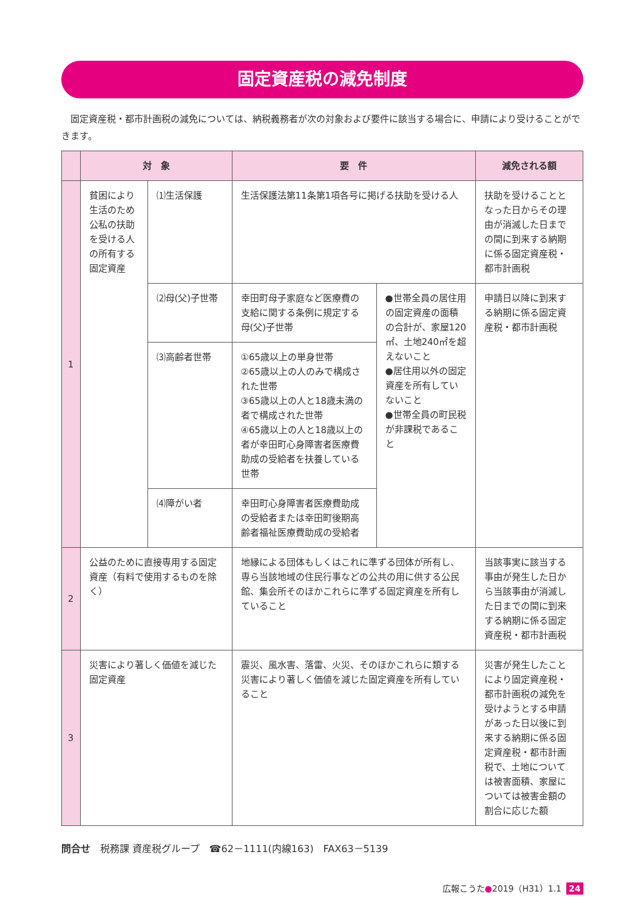固定資産税の減免制度
固定資産税・都市計画税の減免については、納税義務者が次の対象および要件に該当する場合に、申請により受けることができます。
| | 対 象 | | 要 件 | | 減免される額 |
| --- | --- | --- | --- | --- | --- |
| 1 | 貧困により生活のため公私の扶助を受ける人の所有する固定資産 | ⑴生活保護 | 生活保護法第11条第1項各号に掲げる扶助を受ける人 | | 扶助を受けることとなった日からその理由が消滅した日までの間に到来する納期に係る固定資産税・都市計画税 |
| | | ⑵母(父)子世帯 | 幸田町母子家庭など医療費の支給に関する条例に規定する母(父)子世帯 | ●世帯全員の居住用の固定資産の面積の合計が、家屋120㎡、土地240㎡を超えないこと ●居住用以外の固定資産を所有していないこと ●世帯全員の町民税が非課税であること | 申請日以降に到来する納期に係る固定資産税・都市計画税 |
| | | ⑶高齢者世帯 | ①65歳以上の単身世帯 ②65歳以上の人のみで構成された世帯 ③65歳以上の人と18歳未満の者で構成された世帯 ④65歳以上の人と18歳以上の者が幸田町心身障害者医療費助成の受給者を扶養している世帯 | | |
| | | ⑷障がい者 | 幸田町心身障害者医療費助成の受給者または幸田町後期高齢者福祉医療費助成の受給者 | | |
| 2 | 公益のために直接専用する固定資産（有料で使用するものを除く） | | 地縁による団体もしくはこれに準ずる団体が所有し、専ら当該地域の住民行事などの公共の用に供する公民館、集会所そのほかこれらに準ずる固定資産を所有していること | | 当該事実に該当する事由が発生した日から当該事由が消滅した日までの間に到来する納期に係る固定資産税・都市計画税 |
| 3 | 災害により著しく価値を減じた固定資産 | | 震災、風水害、落雷、火災、そのほかこれらに類する災害により著しく価値を減じた固定資産を所有していること | | 災害が発生したことにより固定資産税・都市計画税の減免を受けようとする申請があった日以後に到来する納期に係る固定資産税・都市計画税で、土地については被害面積、家屋については被害金額の割合に応じた額 |
問合せ　税務課 資産税グループ　☎62－1111(内線163)　FAX63－5139
広報こうた●2019（H31）1.1 24